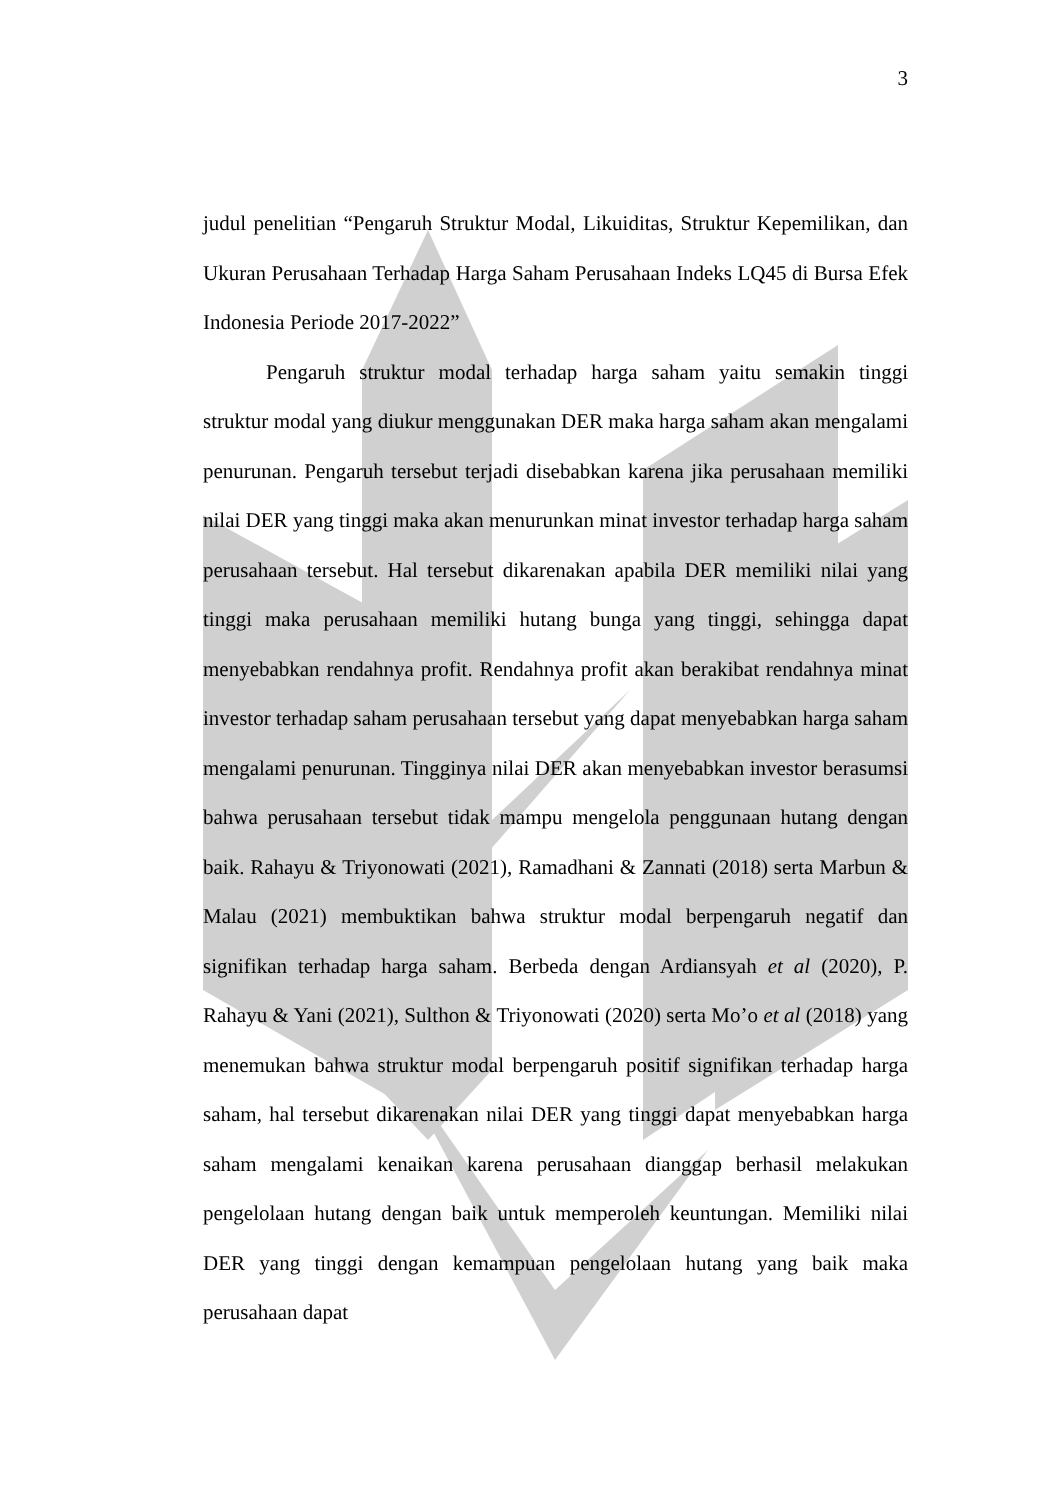3
judul penelitian “Pengaruh Struktur Modal, Likuiditas, Struktur Kepemilikan, dan Ukuran Perusahaan Terhadap Harga Saham Perusahaan Indeks LQ45 di Bursa Efek Indonesia Periode 2017-2022”
Pengaruh struktur modal terhadap harga saham yaitu semakin tinggi struktur modal yang diukur menggunakan DER maka harga saham akan mengalami penurunan. Pengaruh tersebut terjadi disebabkan karena jika perusahaan memiliki nilai DER yang tinggi maka akan menurunkan minat investor terhadap harga saham perusahaan tersebut. Hal tersebut dikarenakan apabila DER memiliki nilai yang tinggi maka perusahaan memiliki hutang bunga yang tinggi, sehingga dapat menyebabkan rendahnya profit. Rendahnya profit akan berakibat rendahnya minat investor terhadap saham perusahaan tersebut yang dapat menyebabkan harga saham mengalami penurunan. Tingginya nilai DER akan menyebabkan investor berasumsi bahwa perusahaan tersebut tidak mampu mengelola penggunaan hutang dengan baik. Rahayu & Triyonowati (2021), Ramadhani & Zannati (2018) serta Marbun & Malau (2021) membuktikan bahwa struktur modal berpengaruh negatif dan signifikan terhadap harga saham. Berbeda dengan Ardiansyah et al (2020), P. Rahayu & Yani (2021), Sulthon & Triyonowati (2020) serta Mo’o et al (2018) yang menemukan bahwa struktur modal berpengaruh positif signifikan terhadap harga saham, hal tersebut dikarenakan nilai DER yang tinggi dapat menyebabkan harga saham mengalami kenaikan karena perusahaan dianggap berhasil melakukan pengelolaan hutang dengan baik untuk memperoleh keuntungan. Memiliki nilai DER yang tinggi dengan kemampuan pengelolaan hutang yang baik maka perusahaan dapat